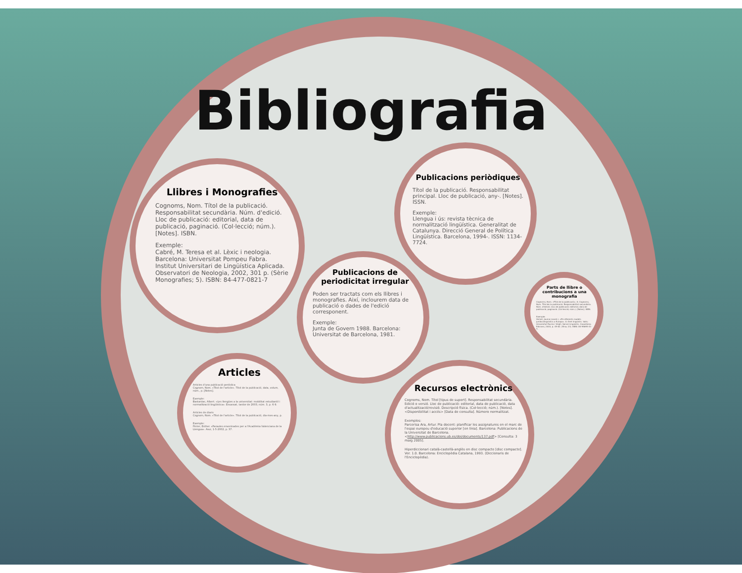Bibliografia
Llibres i Monografies
Cognoms, Nom. Títol de la publicació. Responsabilitat secundària. Núm. d'edició. Lloc de publicació: editorial, data de publicació, paginació. (Col·lecció; núm.). [Notes]. ISBN.
Exemple:
Cabré, M. Teresa et al. Lèxic i neologia. Barcelona: Universitat Pompeu Fabra. Institut Universitari de Lingüística Aplicada. Observatori de Neologia, 2002, 301 p. (Sèrie Monografies; 5). ISBN: 84-477-0821-7
Publicacions periòdiques
Títol de la publicació. Responsabilitat principal. Lloc de publicació, any-. [Notes]. ISSN.
Exemple:
Llengua i ús: revista tècnica de normalització lingüística. Generalitat de Catalunya. Direcció General de Política Lingüística. Barcelona, 1994-. ISSN: 1134-7724.
Publicacions de periodicitat irregular
Poden ser tractats com els llibres i monografies. Així, inclourem data de publicació o dades de l'edició corresponent.
Exemple:
Junta de Govern 1988. Barcelona: Universitat de Barcelona, 1981.
Parts de llibre o contribucions a una monografia
Cognoms, Nom. «Títol de la publicació». A: Cognoms, Nom. Títol de la publicació. Responsabilitat secundària. Núm. d'edició. Lloc de publicació: editorial, data de publicació, paginació. (Col·lecció; núm.). [Notes]. ISBN.
Exemple:
Vernet, Jaume (coord.). «Els diferents models jurídicolingüístics a Europa». A: Dret lingüístic. Valls: Universitat Rovira i Virgili, Servei Lingüístic; Cossetània Edicions, 2003, p. 45-62. (Eina; 23). ISBN: 84-95695-41-7.
Articles
Articles d'una publicació periòdica
Cognom, Nom. «Títol de l'article». Títol de la publicació, data, volum, núm., p. [Notes].
Exemple:
Bastardas, Albert. «Les llengües a la universitat: mobilitat estudiantil i normalització lingüística». Enxarxat, tardor de 2003, núm. 3, p. 6-9.
Articles de diaris
Cognom, Nom. «Títol de l'article». Títol de la publicació, dia-mes-any, p.
Exemple:
Pinter, Esther. «Paraules enverinades per a l'Acadèmia Valenciana de la Llengua». Avui, 1-5-2002, p. 37.
Recursos electrònics
Cognoms, Nom. Títol [tipus de suport]. Responsabilitat secundària. Edició o versió. Lloc de publicació: editorial, data de publicació, data d'actualització/revisió. Descripció física. (Col·lecció; núm.). [Notes]. <Disponibilitat i accés> [Data de consulta]. Número normalitzat.
Exemples:
Parcerisa Ara, Artur. Pla docent: planificar les assignatures en el marc de l'espai europeu d'educació superior [en línia]. Barcelona: Publicacions de la Universitat de Barcelona. <http://www.publicacions.ub.es/doi/documents/137.pdf> [Consulta: 3 maig 2005].
Hiperdiccionari català-castellà-anglès en disc compacte [disc compacte]. Ver. 1.0. Barcelona: Enciclopèdia Catalana, 1993. (Diccionaris de l'Enciclopèdia).